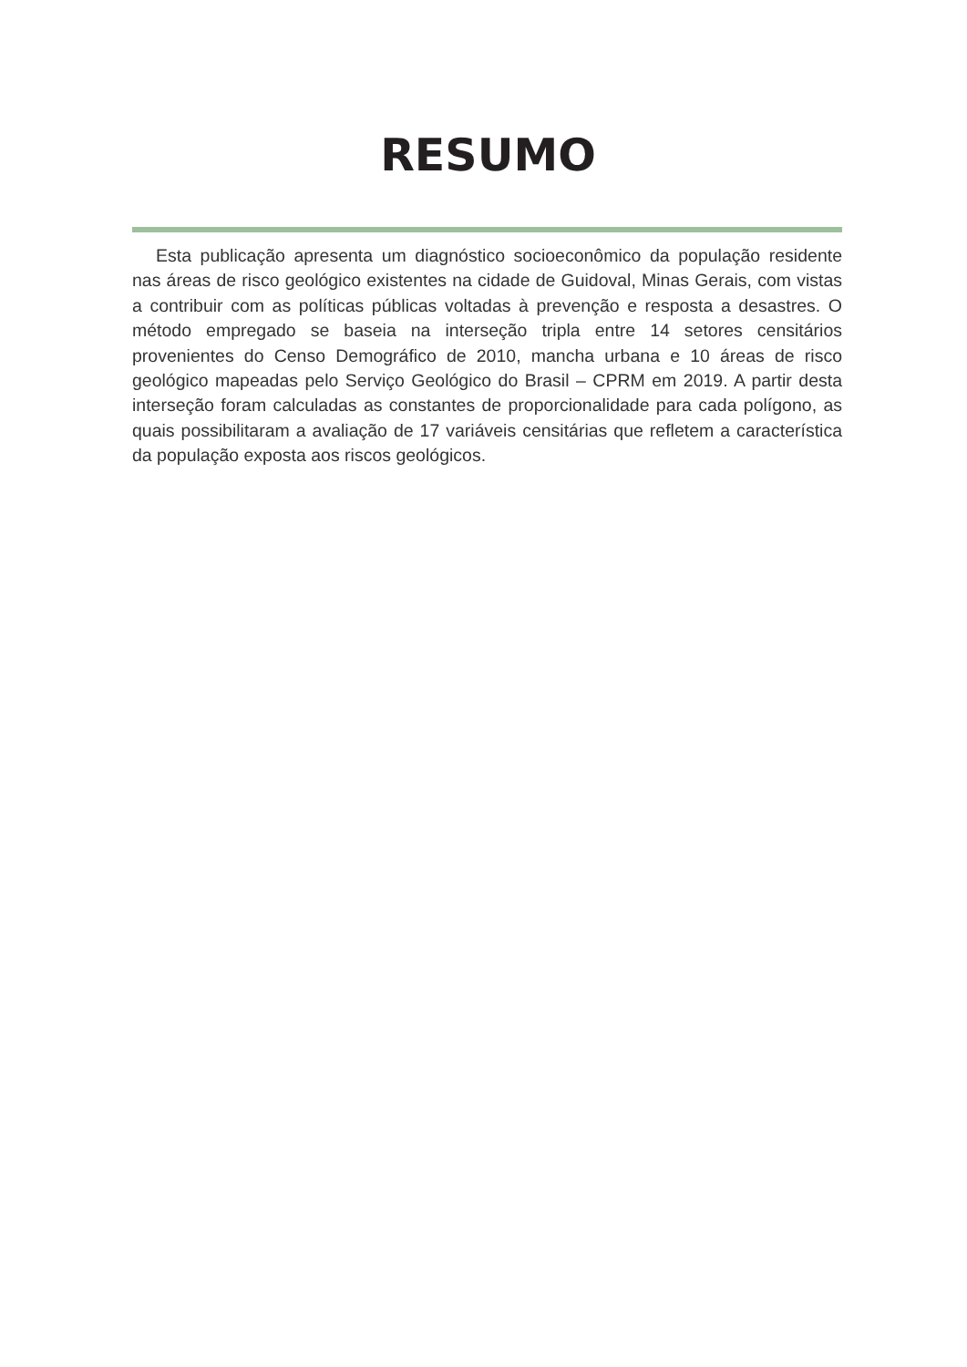RESUMO
Esta publicação apresenta um diagnóstico socioeconômico da população residente nas áreas de risco geológico existentes na cidade de Guidoval, Minas Gerais, com vistas a contribuir com as políticas públicas voltadas à prevenção e resposta a desastres. O método empregado se baseia na interseção tripla entre 14 setores censitários provenientes do Censo Demográfico de 2010, mancha urbana e 10 áreas de risco geológico mapeadas pelo Serviço Geológico do Brasil – CPRM em 2019. A partir desta interseção foram calculadas as constantes de proporcionalidade para cada polígono, as quais possibilitaram a avaliação de 17 variáveis censitárias que refletem a característica da população exposta aos riscos geológicos.